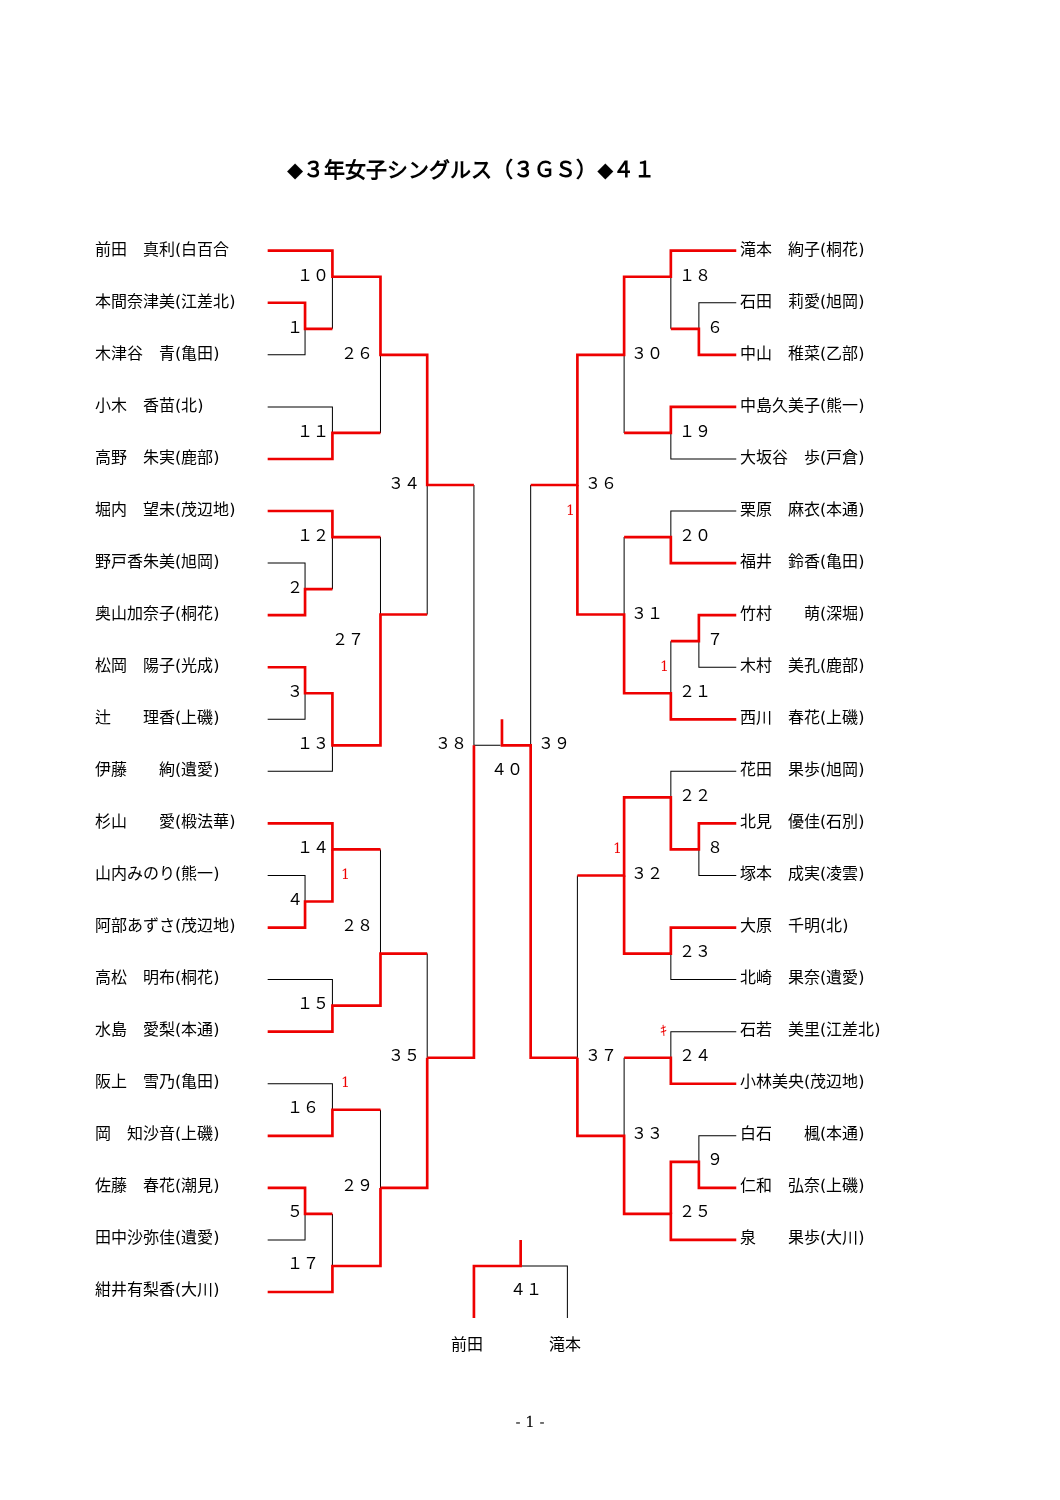◆３年女子シングルス（３ＧＳ）◆４１
前田　真利(白百合
滝本　絢子(桐花)
１０
１８
本間奈津美(江差北)
石田　莉愛(旭岡)
１
６
木津谷　青(亀田)
２６
３０
中山　稚菜(乙部)
小木　香苗(北)
中島久美子(熊一)
１１
１９
高野　朱実(鹿部)
大坂谷　歩(戸倉)
３４
３６
堀内　望未(茂辺地)
1
栗原　麻衣(本通)
１２
２０
野戸香朱美(旭岡)
福井　鈴香(亀田)
２
奥山加奈子(桐花)
３１
竹村　　萌(深堀)
２７
７
松岡　陽子(光成)
1
木村　美孔(鹿部)
３
２１
辻　　理香(上磯)
西川　春花(上磯)
１３
３８
３９
伊藤　　絢(遺愛)
４０
花田　果歩(旭岡)
２２
杉山　　愛(椴法華)
北見　優佳(石別)
１４
1
８
山内みのり(熊一)
1
３２
塚本　成実(凌雲)
４
阿部あずさ(茂辺地)
２８
大原　千明(北)
２３
高松　明布(桐花)
北崎　果奈(遺愛)
１５
水島　愛梨(本通)
ｷ
石若　美里(江差北)
３５
３７
２４
阪上　雪乃(亀田)
1
小林美央(茂辺地)
１６
岡　知沙音(上磯)
３３
白石　　楓(本通)
９
佐藤　春花(潮見)
２９
仁和　弘奈(上磯)
５
２５
田中沙弥佳(遺愛)
泉　　果歩(大川)
１７
紺井有梨香(大川)
４１
前田 滝本
- 1 -